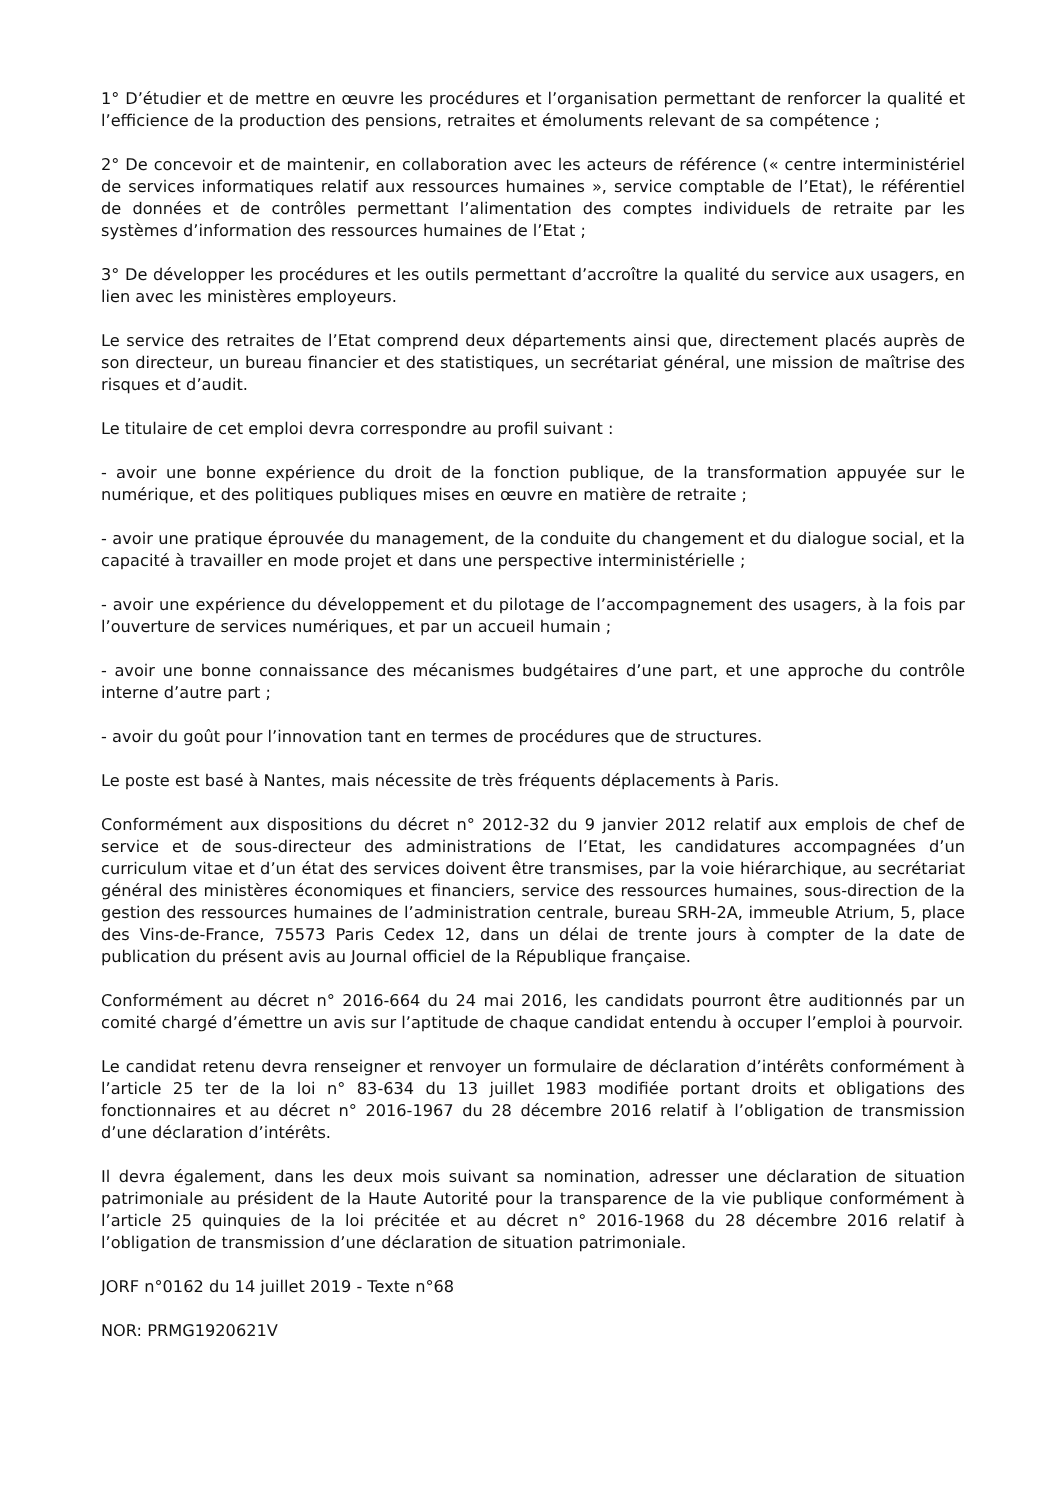1° D’étudier et de mettre en œuvre les procédures et l’organisation permettant de renforcer la qualité et l’efficience de la production des pensions, retraites et émoluments relevant de sa compétence ;
2° De concevoir et de maintenir, en collaboration avec les acteurs de référence (« centre interministériel de services informatiques relatif aux ressources humaines », service comptable de l’Etat), le référentiel de données et de contrôles permettant l’alimentation des comptes individuels de retraite par les systèmes d’information des ressources humaines de l’Etat ;
3° De développer les procédures et les outils permettant d’accroître la qualité du service aux usagers, en lien avec les ministères employeurs.
Le service des retraites de l’Etat comprend deux départements ainsi que, directement placés auprès de son directeur, un bureau financier et des statistiques, un secrétariat général, une mission de maîtrise des risques et d’audit.
Le titulaire de cet emploi devra correspondre au profil suivant :
- avoir une bonne expérience du droit de la fonction publique, de la transformation appuyée sur le numérique, et des politiques publiques mises en œuvre en matière de retraite ;
- avoir une pratique éprouvée du management, de la conduite du changement et du dialogue social, et la capacité à travailler en mode projet et dans une perspective interministérielle ;
- avoir une expérience du développement et du pilotage de l’accompagnement des usagers, à la fois par l’ouverture de services numériques, et par un accueil humain ;
- avoir une bonne connaissance des mécanismes budgétaires d’une part, et une approche du contrôle interne d’autre part ;
- avoir du goût pour l’innovation tant en termes de procédures que de structures.
Le poste est basé à Nantes, mais nécessite de très fréquents déplacements à Paris.
Conformément aux dispositions du décret n° 2012-32 du 9 janvier 2012 relatif aux emplois de chef de service et de sous-directeur des administrations de l’Etat, les candidatures accompagnées d’un curriculum vitae et d’un état des services doivent être transmises, par la voie hiérarchique, au secrétariat général des ministères économiques et financiers, service des ressources humaines, sous-direction de la gestion des ressources humaines de l’administration centrale, bureau SRH-2A, immeuble Atrium, 5, place des Vins-de-France, 75573 Paris Cedex 12, dans un délai de trente jours à compter de la date de publication du présent avis au Journal officiel de la République française.
Conformément au décret n° 2016-664 du 24 mai 2016, les candidats pourront être auditionnés par un comité chargé d’émettre un avis sur l’aptitude de chaque candidat entendu à occuper l’emploi à pourvoir.
Le candidat retenu devra renseigner et renvoyer un formulaire de déclaration d’intérêts conformément à l’article 25 ter de la loi n° 83-634 du 13 juillet 1983 modifiée portant droits et obligations des fonctionnaires et au décret n° 2016-1967 du 28 décembre 2016 relatif à l’obligation de transmission d’une déclaration d’intérêts.
Il devra également, dans les deux mois suivant sa nomination, adresser une déclaration de situation patrimoniale au président de la Haute Autorité pour la transparence de la vie publique conformément à l’article 25 quinquies de la loi précitée et au décret n° 2016-1968 du 28 décembre 2016 relatif à l’obligation de transmission d’une déclaration de situation patrimoniale.
JORF n°0162 du 14 juillet 2019 - Texte n°68
NOR: PRMG1920621V